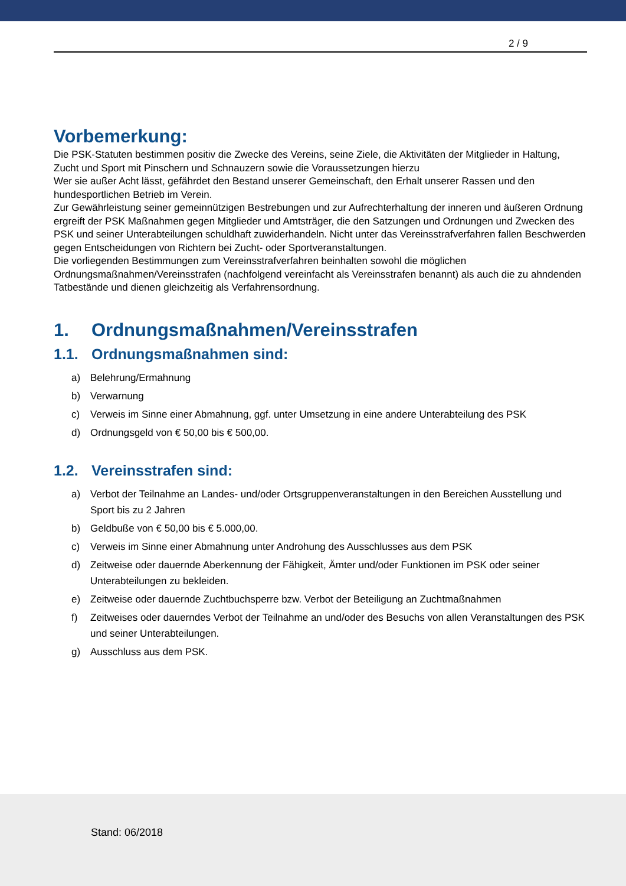2 / 9
Vorbemerkung:
Die PSK-Statuten bestimmen positiv die Zwecke des Vereins, seine Ziele, die Aktivitäten der Mitglieder in Haltung, Zucht und Sport mit Pinschern und Schnauzern sowie die Voraussetzungen hierzu
Wer sie außer Acht lässt, gefährdet den Bestand unserer Gemeinschaft, den Erhalt unserer Rassen und den hundesportlichen Betrieb im Verein.
Zur Gewährleistung seiner gemeinnützigen Bestrebungen und zur Aufrechterhaltung der inneren und äußeren Ordnung ergreift der PSK Maßnahmen gegen Mitglieder und Amtsträger, die den Satzungen und Ordnungen und Zwecken des PSK und seiner Unterabteilungen schuldhaft zuwiderhandeln. Nicht unter das Vereinsstrafverfahren fallen Beschwerden gegen Entscheidungen von Richtern bei Zucht- oder Sportveranstaltungen.
Die vorliegenden Bestimmungen zum Vereinsstrafverfahren beinhalten sowohl die möglichen Ordnungsmaßnahmen/Vereinsstrafen (nachfolgend vereinfacht als Vereinsstrafen benannt) als auch die zu ahndenden Tatbestände und dienen gleichzeitig als Verfahrensordnung.
1. Ordnungsmaßnahmen/Vereinsstrafen
1.1. Ordnungsmaßnahmen sind:
a) Belehrung/Ermahnung
b) Verwarnung
c) Verweis im Sinne einer Abmahnung, ggf. unter Umsetzung in eine andere Unterabteilung des PSK
d) Ordnungsgeld von € 50,00 bis € 500,00.
1.2. Vereinsstrafen sind:
a) Verbot der Teilnahme an Landes- und/oder Ortsgruppenveranstaltungen in den Bereichen Ausstellung und Sport bis zu 2 Jahren
b) Geldbuße von € 50,00 bis € 5.000,00.
c) Verweis im Sinne einer Abmahnung unter Androhung des Ausschlusses aus dem PSK
d) Zeitweise oder dauernde Aberkennung der Fähigkeit, Ämter und/oder Funktionen im PSK oder seiner Unterabteilungen zu bekleiden.
e) Zeitweise oder dauernde Zuchtbuchsperre bzw. Verbot der Beteiligung an Zuchtmaßnahmen
f) Zeitweises oder dauerndes Verbot der Teilnahme an und/oder des Besuchs von allen Veranstaltungen des PSK und seiner Unterabteilungen.
g) Ausschluss aus dem PSK.
Stand: 06/2018